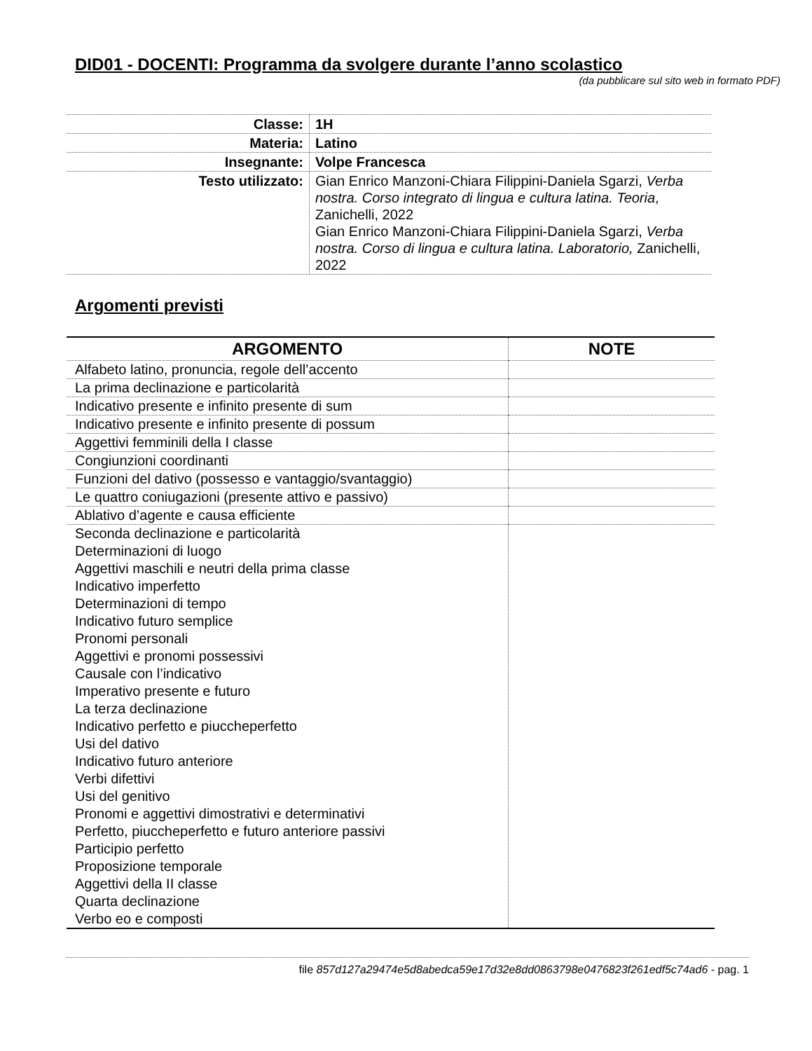DID01 - DOCENTI: Programma da svolgere durante l’anno scolastico
(da pubblicare sul sito web in formato PDF)
| Classe: | 1H |
| Materia: | Latino |
| Insegnante: | Volpe Francesca |
| Testo utilizzato: | Gian Enrico Manzoni-Chiara Filippini-Daniela Sgarzi, Verba nostra. Corso integrato di lingua e cultura latina. Teoria , Zanichelli, 2022 Gian Enrico Manzoni-Chiara Filippini-Daniela Sgarzi, Verba nostra. Corso di lingua e cultura latina. Laboratorio, Zanichelli, 2022 |
Argomenti previsti
| ARGOMENTO | NOTE |
| --- | --- |
| Alfabeto latino, pronuncia, regole dell’accento | |
| La prima declinazione e particolarità | |
| Indicativo presente e infinito presente di sum | |
| Indicativo presente e infinito presente di possum | |
| Aggettivi femminili della I classe | |
| Congiunzioni coordinanti | |
| Funzioni del dativo (possesso e vantaggio/svantaggio) | |
| Le quattro coniugazioni (presente attivo e passivo) | |
| Ablativo d’agente e causa efficiente | |
| Seconda declinazione e particolarità Determinazioni di luogo Aggettivi maschili e neutri della prima classe Indicativo imperfetto Determinazioni di tempo Indicativo futuro semplice Pronomi personali Aggettivi e pronomi possessivi Causale con l’indicativo Imperativo presente e futuro La terza declinazione Indicativo perfetto e piuccheperfetto Usi del dativo Indicativo futuro anteriore Verbi difettivi Usi del genitivo Pronomi e aggettivi dimostrativi e determinativi Perfetto, piuccheperfetto e futuro anteriore passivi Participio perfetto Proposizione temporale Aggettivi della II classe Quarta declinazione Verbo eo e composti | |
file 857d127a29474e5d8abedca59e17d32e8dd0863798e0476823f261edf5c74ad6 - pag. 1